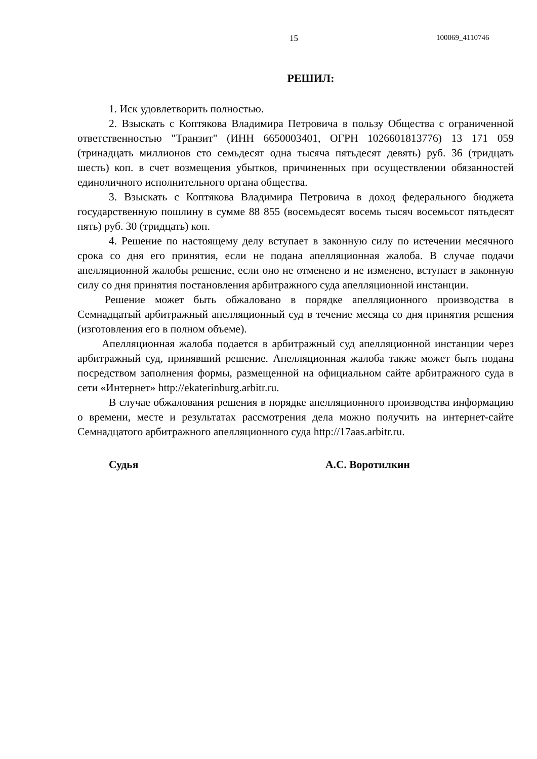15 100069_4110746
РЕШИЛ:
1. Иск удовлетворить полностью.
2. Взыскать с Коптякова Владимира Петровича в пользу Общества с ограниченной ответственностью "Транзит" (ИНН 6650003401, ОГРН 1026601813776) 13 171 059 (тринадцать миллионов сто семьдесят одна тысяча пятьдесят девять) руб. 36 (тридцать шесть) коп. в счет возмещения убытков, причиненных при осуществлении обязанностей единоличного исполнительного органа общества.
3. Взыскать с Коптякова Владимира Петровича в доход федерального бюджета государственную пошлину в сумме 88 855 (восемьдесят восемь тысяч восемьсот пятьдесят пять) руб. 30 (тридцать) коп.
4. Решение по настоящему делу вступает в законную силу по истечении месячного срока со дня его принятия, если не подана апелляционная жалоба. В случае подачи апелляционной жалобы решение, если оно не отменено и не изменено, вступает в законную силу со дня принятия постановления арбитражного суда апелляционной инстанции.
Решение может быть обжаловано в порядке апелляционного производства в Семнадцатый арбитражный апелляционный суд в течение месяца со дня принятия решения (изготовления его в полном объеме).
Апелляционная жалоба подается в арбитражный суд апелляционной инстанции через арбитражный суд, принявший решение. Апелляционная жалоба также может быть подана посредством заполнения формы, размещенной на официальном сайте арбитражного суда в сети «Интернет» http://ekaterinburg.arbitr.ru.
В случае обжалования решения в порядке апелляционного производства информацию о времени, месте и результатах рассмотрения дела можно получить на интернет-сайте Семнадцатого арбитражного апелляционного суда http://17aas.arbitr.ru.
Судья А.С. Воротилкин